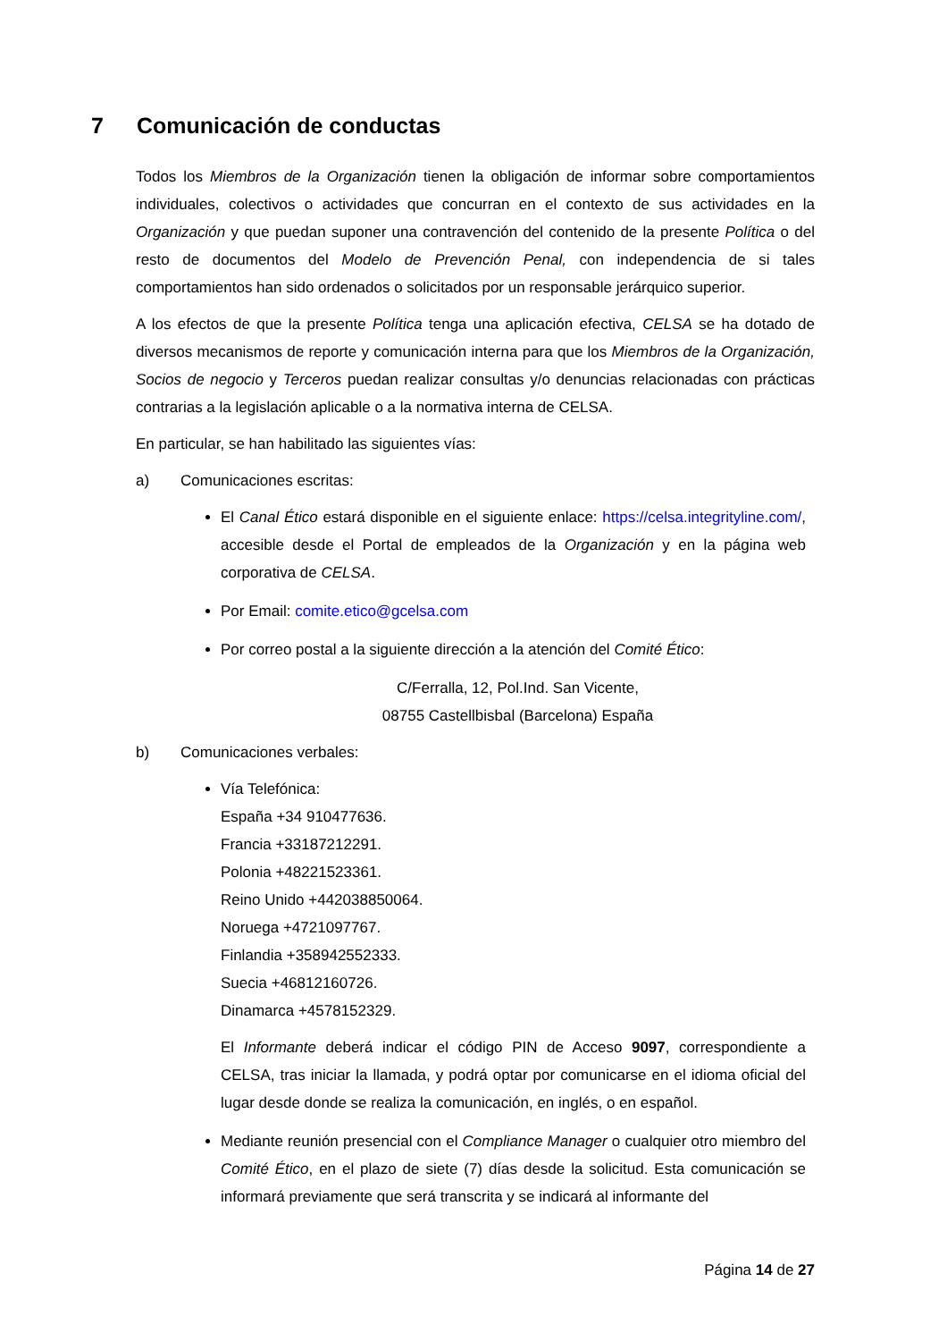7 Comunicación de conductas
Todos los Miembros de la Organización tienen la obligación de informar sobre comportamientos individuales, colectivos o actividades que concurran en el contexto de sus actividades en la Organización y que puedan suponer una contravención del contenido de la presente Política o del resto de documentos del Modelo de Prevención Penal, con independencia de si tales comportamientos han sido ordenados o solicitados por un responsable jerárquico superior.
A los efectos de que la presente Política tenga una aplicación efectiva, CELSA se ha dotado de diversos mecanismos de reporte y comunicación interna para que los Miembros de la Organización, Socios de negocio y Terceros puedan realizar consultas y/o denuncias relacionadas con prácticas contrarias a la legislación aplicable o a la normativa interna de CELSA.
En particular, se han habilitado las siguientes vías:
a) Comunicaciones escritas:
El Canal Ético estará disponible en el siguiente enlace: https://celsa.integrityline.com/, accesible desde el Portal de empleados de la Organización y en la página web corporativa de CELSA.
Por Email: comite.etico@gcelsa.com
Por correo postal a la siguiente dirección a la atención del Comité Ético:
C/Ferralla, 12, Pol.Ind. San Vicente,
08755 Castellbisbal (Barcelona) España
b) Comunicaciones verbales:
Vía Telefónica:
España +34 910477636.
Francia +33187212291.
Polonia +48221523361.
Reino Unido +442038850064.
Noruega +4721097767.
Finlandia +358942552333.
Suecia +46812160726.
Dinamarca +4578152329.
El Informante deberá indicar el código PIN de Acceso 9097, correspondiente a CELSA, tras iniciar la llamada, y podrá optar por comunicarse en el idioma oficial del lugar desde donde se realiza la comunicación, en inglés, o en español.
Mediante reunión presencial con el Compliance Manager o cualquier otro miembro del Comité Ético, en el plazo de siete (7) días desde la solicitud. Esta comunicación se informará previamente que será transcrita y se indicará al informante del
Página 14 de 27